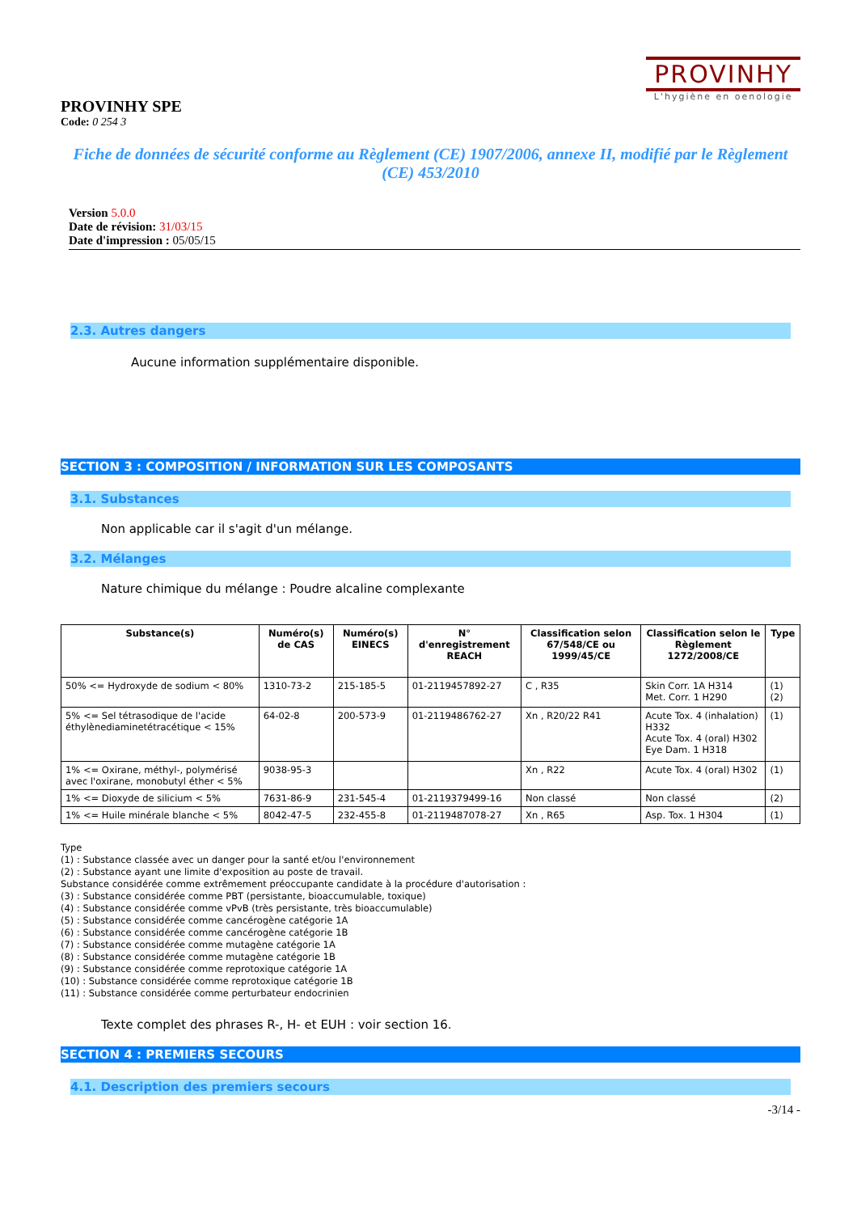PROVINHY
L'hygiène en oenologie
PROVINHY SPE
Code: 0 254 3
Fiche de données de sécurité conforme au Règlement (CE) 1907/2006, annexe II, modifié par le Règlement (CE) 453/2010
Version 5.0.0
Date de révision: 31/03/15
Date d'impression : 05/05/15
2.3. Autres dangers
Aucune information supplémentaire disponible.
SECTION 3 : COMPOSITION / INFORMATION SUR LES COMPOSANTS
3.1. Substances
Non applicable car il s'agit d'un mélange.
3.2. Mélanges
Nature chimique du mélange : Poudre alcaline complexante
| Substance(s) | Numéro(s) de CAS | Numéro(s) EINECS | N° d'enregistrement REACH | Classification selon 67/548/CE ou 1999/45/CE | Classification selon le Règlement 1272/2008/CE | Type |
| --- | --- | --- | --- | --- | --- | --- |
| 50% <= Hydroxyde de sodium < 80% | 1310-73-2 | 215-185-5 | 01-2119457892-27 | C , R35 | Skin Corr. 1A H314 Met. Corr. 1 H290 | (1) (2) |
| 5% <= Sel tétrasodique de l'acide éthylènediaminetétracétique < 15% | 64-02-8 | 200-573-9 | 01-2119486762-27 | Xn , R20/22 R41 | Acute Tox. 4 (inhalation) H332 Acute Tox. 4 (oral) H302 Eye Dam. 1 H318 | (1) |
| 1% <= Oxirane, méthyl-, polymérisé avec l'oxirane, monobutyl éther < 5% | 9038-95-3 | | | Xn , R22 | Acute Tox. 4 (oral) H302 | (1) |
| 1% <= Dioxyde de silicium < 5% | 7631-86-9 | 231-545-4 | 01-2119379499-16 | Non classé | Non classé | (2) |
| 1% <= Huile minérale blanche < 5% | 8042-47-5 | 232-455-8 | 01-2119487078-27 | Xn , R65 | Asp. Tox. 1 H304 | (1) |
Type
(1) : Substance classée avec un danger pour la santé et/ou l'environnement
(2) : Substance ayant une limite d'exposition au poste de travail.
Substance considérée comme extrêmement préoccupante candidate à la procédure d'autorisation :
(3) : Substance considérée comme PBT (persistante, bioaccumulable, toxique)
(4) : Substance considérée comme vPvB (très persistante, très bioaccumulable)
(5) : Substance considérée comme cancérogène catégorie 1A
(6) : Substance considérée comme cancérogène catégorie 1B
(7) : Substance considérée comme mutagène catégorie 1A
(8) : Substance considérée comme mutagène catégorie 1B
(9) : Substance considérée comme reprotoxique catégorie 1A
(10) : Substance considérée comme reprotoxique catégorie 1B
(11) : Substance considérée comme perturbateur endocrinien
Texte complet des phrases R-, H- et EUH : voir section 16.
SECTION 4 : PREMIERS SECOURS
4.1. Description des premiers secours
-3/14 -